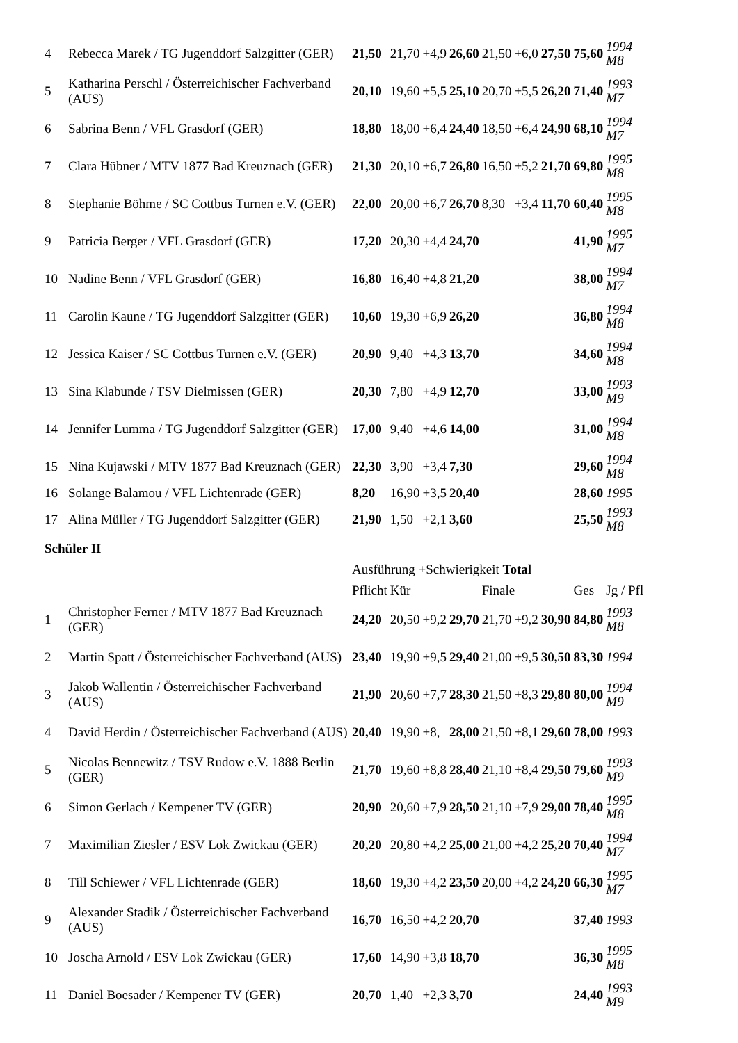| 4 | Rebecca Marek / TG Jugenddorf Salzgitter (GER) | 21,50 | 21,70 | +4,9 | 26,60 | 21,50 | +6,0 | 27,50 | 75,60 | 1994 M8 |
| 5 | Katharina Perschl / Österreichischer Fachverband (AUS) | 20,10 | 19,60 | +5,5 | 25,10 | 20,70 | +5,5 | 26,20 | 71,40 | 1993 M7 |
| 6 | Sabrina Benn / VFL Grasdorf (GER) | 18,80 | 18,00 | +6,4 | 24,40 | 18,50 | +6,4 | 24,90 | 68,10 | 1994 M7 |
| 7 | Clara Hübner / MTV 1877 Bad Kreuznach (GER) | 21,30 | 20,10 | +6,7 | 26,80 | 16,50 | +5,2 | 21,70 | 69,80 | 1995 M8 |
| 8 | Stephanie Böhme / SC Cottbus Turnen e.V. (GER) | 22,00 | 20,00 | +6,7 | 26,70 | 8,30 | +3,4 | 11,70 | 60,40 | 1995 M8 |
| 9 | Patricia Berger / VFL Grasdorf (GER) | 17,20 | 20,30 | +4,4 | 24,70 | | | | 41,90 | 1995 M7 |
| 10 | Nadine Benn / VFL Grasdorf (GER) | 16,80 | 16,40 | +4,8 | 21,20 | | | | 38,00 | 1994 M7 |
| 11 | Carolin Kaune / TG Jugenddorf Salzgitter (GER) | 10,60 | 19,30 | +6,9 | 26,20 | | | | 36,80 | 1994 M8 |
| 12 | Jessica Kaiser / SC Cottbus Turnen e.V. (GER) | 20,90 | 9,40 | +4,3 | 13,70 | | | | 34,60 | 1994 M8 |
| 13 | Sina Klabunde / TSV Dielmissen (GER) | 20,30 | 7,80 | +4,9 | 12,70 | | | | 33,00 | 1993 M9 |
| 14 | Jennifer Lumma / TG Jugenddorf Salzgitter (GER) | 17,00 | 9,40 | +4,6 | 14,00 | | | | 31,00 | 1994 M8 |
| 15 | Nina Kujawski / MTV 1877 Bad Kreuznach (GER) | 22,30 | 3,90 | +3,4 | 7,30 | | | | 29,60 | 1994 M8 |
| 16 | Solange Balamou / VFL Lichtenrade (GER) | 8,20 | 16,90 | +3,5 | 20,40 | | | | 28,60 | 1995 |
| 17 | Alina Müller / TG Jugenddorf Salzgitter (GER) | 21,90 | 1,50 | +2,1 | 3,60 | | | | 25,50 | 1993 M8 |
| Schüler II | | | | | | | | | | |
| | | Ausführung +Schwierigkeit Total | | | | | | | | |
| | | Pflicht | Kür | | | Finale | | | Ges | Jg / Pfl |
| 1 | Christopher Ferner / MTV 1877 Bad Kreuznach (GER) | 24,20 | 20,50 | +9,2 | 29,70 | 21,70 | +9,2 | 30,90 | 84,80 | 1993 M8 |
| 2 | Martin Spatt / Österreichischer Fachverband (AUS) | 23,40 | 19,90 | +9,5 | 29,40 | 21,00 | +9,5 | 30,50 | 83,30 | 1994 |
| 3 | Jakob Wallentin / Österreichischer Fachverband (AUS) | 21,90 | 20,60 | +7,7 | 28,30 | 21,50 | +8,3 | 29,80 | 80,00 | 1994 M9 |
| 4 | David Herdin / Österreichischer Fachverband (AUS) | 20,40 | 19,90 | +8, | 28,00 | 21,50 | +8,1 | 29,60 | 78,00 | 1993 |
| 5 | Nicolas Bennewitz / TSV Rudow e.V. 1888 Berlin (GER) | 21,70 | 19,60 | +8,8 | 28,40 | 21,10 | +8,4 | 29,50 | 79,60 | 1993 M9 |
| 6 | Simon Gerlach / Kempener TV (GER) | 20,90 | 20,60 | +7,9 | 28,50 | 21,10 | +7,9 | 29,00 | 78,40 | 1995 M8 |
| 7 | Maximilian Ziesler / ESV Lok Zwickau (GER) | 20,20 | 20,80 | +4,2 | 25,00 | 21,00 | +4,2 | 25,20 | 70,40 | 1994 M7 |
| 8 | Till Schiewer / VFL Lichtenrade (GER) | 18,60 | 19,30 | +4,2 | 23,50 | 20,00 | +4,2 | 24,20 | 66,30 | 1995 M7 |
| 9 | Alexander Stadik / Österreichischer Fachverband (AUS) | 16,70 | 16,50 | +4,2 | 20,70 | | | | 37,40 | 1993 |
| 10 | Joscha Arnold / ESV Lok Zwickau (GER) | 17,60 | 14,90 | +3,8 | 18,70 | | | | 36,30 | 1995 M8 |
| 11 | Daniel Boesader / Kempener TV (GER) | 20,70 | 1,40 | +2,3 | 3,70 | | | | 24,40 | 1993 M9 |